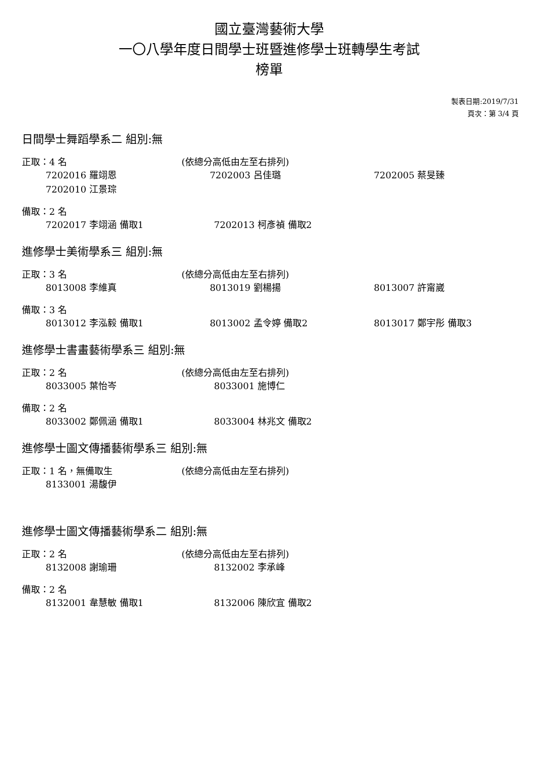國立臺灣藝術大學
一〇八學年度日間學士班暨進修學士班轉學生考試
榜單
製表日期:2019/7/31
頁次：第 3/4 頁
日間學士舞蹈學系二 組別:無
正取：4 名 (依總分高低由左至右排列)
7202016 羅翊恩 7202003 呂佳璐 7202005 蔡旻臻
7202010 江景琮
備取：2 名
7202017 李翊涵 備取1 7202013 柯彥禎 備取2
進修學士美術學系三 組別:無
正取：3 名 (依總分高低由左至右排列)
8013008 李維真 8013019 劉楊揚 8013007 許甯崴
備取：3 名
8013012 李泓毅 備取1 8013002 孟令婷 備取2 8013017 鄭宇彤 備取3
進修學士書畫藝術學系三 組別:無
正取：2 名 (依總分高低由左至右排列)
8033005 葉怡岑 8033001 施博仁
備取：2 名
8033002 鄭佩涵 備取1 8033004 林兆文 備取2
進修學士圖文傳播藝術學系三 組別:無
正取：1 名，無備取生 (依總分高低由左至右排列)
8133001 湯馥伊
進修學士圖文傳播藝術學系二 組別:無
正取：2 名 (依總分高低由左至右排列)
8132008 謝瑜珊 8132002 李承峰
備取：2 名
8132001 韋慧敏 備取1 8132006 陳欣宜 備取2